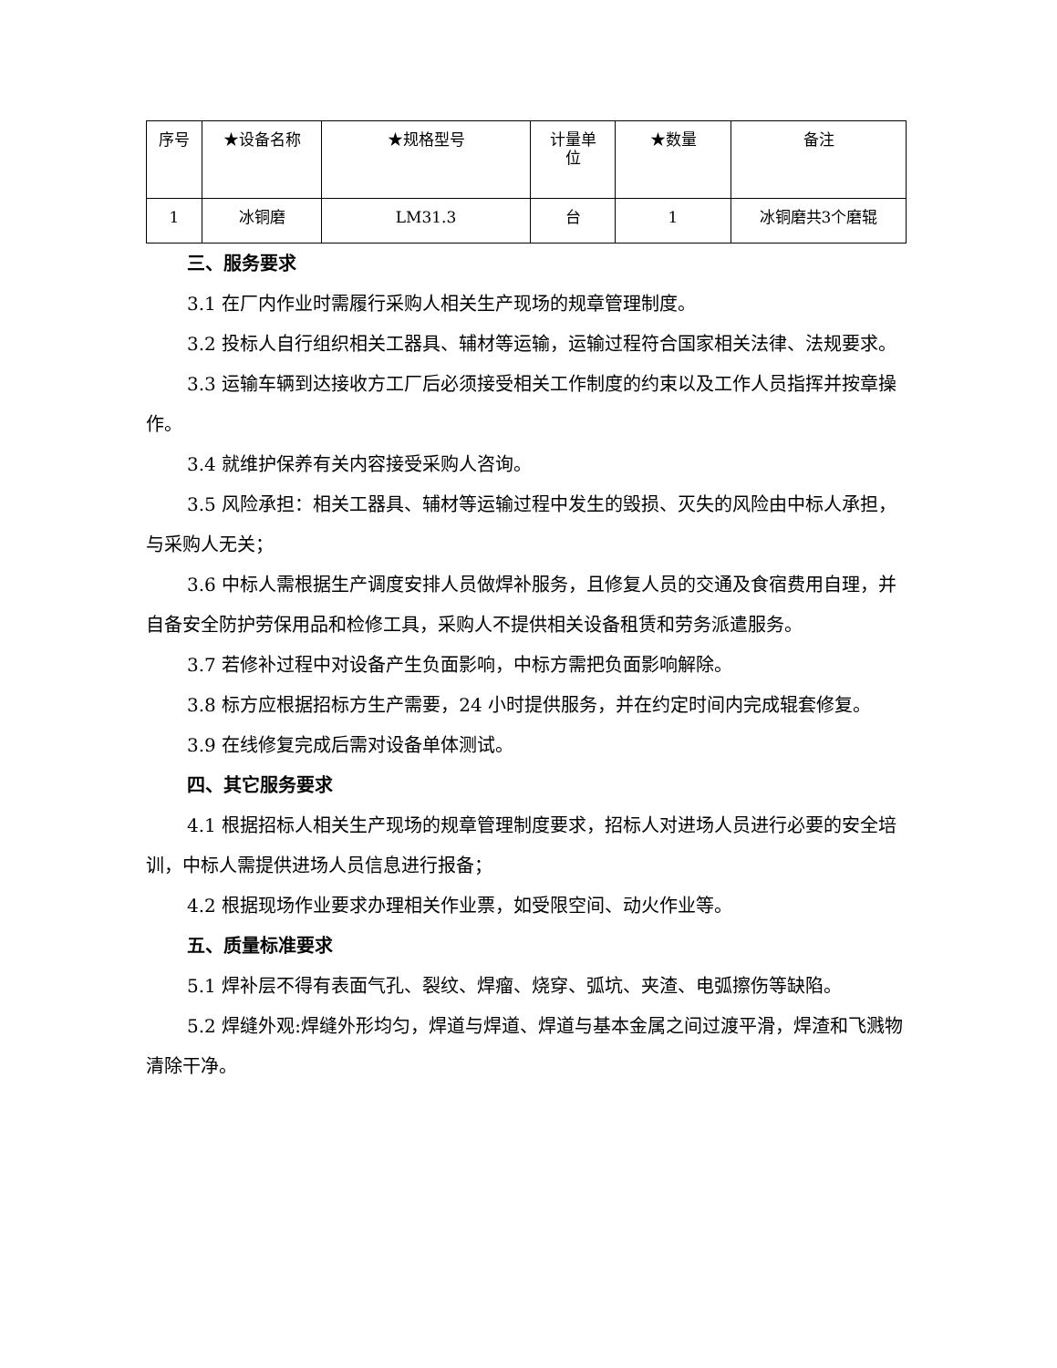| 序号 | ★设备名称 | ★规格型号 | 计量单 位 | ★数量 | 备注 |
| --- | --- | --- | --- | --- | --- |
| 1 | 冰铜磨 | LM31.3 | 台 | 1 | 冰铜磨共3个磨辊 |
三、服务要求
3.1 在厂内作业时需履行采购人相关生产现场的规章管理制度。
3.2 投标人自行组织相关工器具、辅材等运输，运输过程符合国家相关法律、法规要求。
3.3 运输车辆到达接收方工厂后必须接受相关工作制度的约束以及工作人员指挥并按章操作。
3.4 就维护保养有关内容接受采购人咨询。
3.5 风险承担：相关工器具、辅材等运输过程中发生的毁损、灭失的风险由中标人承担，与采购人无关；
3.6 中标人需根据生产调度安排人员做焊补服务，且修复人员的交通及食宿费用自理，并自备安全防护劳保用品和检修工具，采购人不提供相关设备租赁和劳务派遣服务。
3.7 若修补过程中对设备产生负面影响，中标方需把负面影响解除。
3.8 标方应根据招标方生产需要，24 小时提供服务，并在约定时间内完成辊套修复。
3.9 在线修复完成后需对设备单体测试。
四、其它服务要求
4.1 根据招标人相关生产现场的规章管理制度要求，招标人对进场人员进行必要的安全培训，中标人需提供进场人员信息进行报备；
4.2 根据现场作业要求办理相关作业票，如受限空间、动火作业等。
五、质量标准要求
5.1 焊补层不得有表面气孔、裂纹、焊瘤、烧穿、弧坑、夹渣、电弧擦伤等缺陷。
5.2 焊缝外观:焊缝外形均匀，焊道与焊道、焊道与基本金属之间过渡平滑，焊渣和飞溅物清除干净。